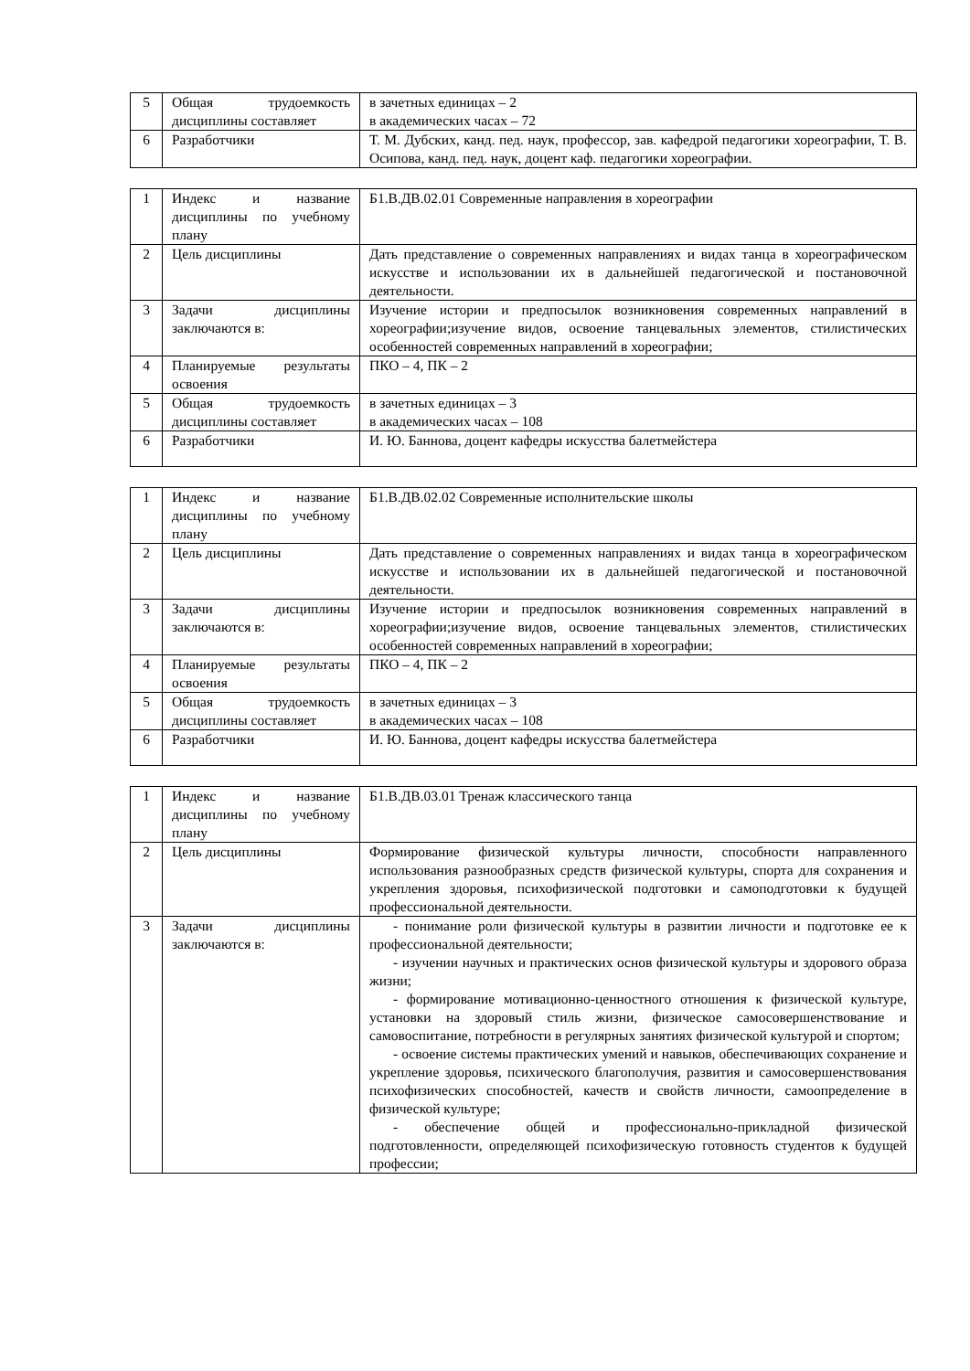| 5 | Общая трудоемкость дисциплины составляет | в зачетных единицах – 2 в академических часах – 72 |
| 6 | Разработчики | Т. М. Дубских, канд. пед. наук, профессор, зав. кафедрой педагогики хореографии, Т. В. Осипова, канд. пед. наук, доцент каф. педагогики хореографии. |
| 1 | Индекс и название дисциплины по учебному плану | Б1.В.ДВ.02.01 Современные направления в хореографии |
| 2 | Цель дисциплины | Дать представление о современных направлениях и видах танца в хореографическом искусстве и использовании их в дальнейшей педагогической и постановочной деятельности. |
| 3 | Задачи дисциплины заключаются в: | Изучение истории и предпосылок возникновения современных направлений в хореографии;изучение видов, освоение танцевальных элементов, стилистических особенностей современных направлений в хореографии; |
| 4 | Планируемые результаты освоения | ПКО – 4, ПК – 2 |
| 5 | Общая трудоемкость дисциплины составляет | в зачетных единицах – 3 в академических часах – 108 |
| 6 | Разработчики | И. Ю. Баннова, доцент кафедры искусства балетмейстера |
| 1 | Индекс и название дисциплины по учебному плану | Б1.В.ДВ.02.02 Современные исполнительские школы |
| 2 | Цель дисциплины | Дать представление о современных направлениях и видах танца в хореографическом искусстве и использовании их в дальнейшей педагогической и постановочной деятельности. |
| 3 | Задачи дисциплины заключаются в: | Изучение истории и предпосылок возникновения современных направлений в хореографии;изучение видов, освоение танцевальных элементов, стилистических особенностей современных направлений в хореографии; |
| 4 | Планируемые результаты освоения | ПКО – 4, ПК – 2 |
| 5 | Общая трудоемкость дисциплины составляет | в зачетных единицах – 3 в академических часах – 108 |
| 6 | Разработчики | И. Ю. Баннова, доцент кафедры искусства балетмейстера |
| 1 | Индекс и название дисциплины по учебному плану | Б1.В.ДВ.03.01 Тренаж классического танца |
| 2 | Цель дисциплины | Формирование физической культуры личности, способности направленного использования разнообразных средств физической культуры, спорта для сохранения и укрепления здоровья, психофизической подготовки и самоподготовки к будущей профессиональной деятельности. |
| 3 | Задачи дисциплины заключаются в: | - понимание роли физической культуры в развитии личности и подготовке ее к профессиональной деятельности; - изучении научных и практических основ физической культуры и здорового образа жизни; - формирование мотивационно-ценностного отношения к физической культуре, установки на здоровый стиль жизни, физическое самосовершенствование и самовоспитание, потребности в регулярных занятиях физической культурой и спортом; - освоение системы практических умений и навыков, обеспечивающих сохранение и укрепление здоровья, психического благополучия, развития и самосовершенствования психофизических способностей, качеств и свойств личности, самоопределение в физической культуре; - обеспечение общей и профессионально-прикладной физической подготовленности, определяющей психофизическую готовность студентов к будущей профессии; |